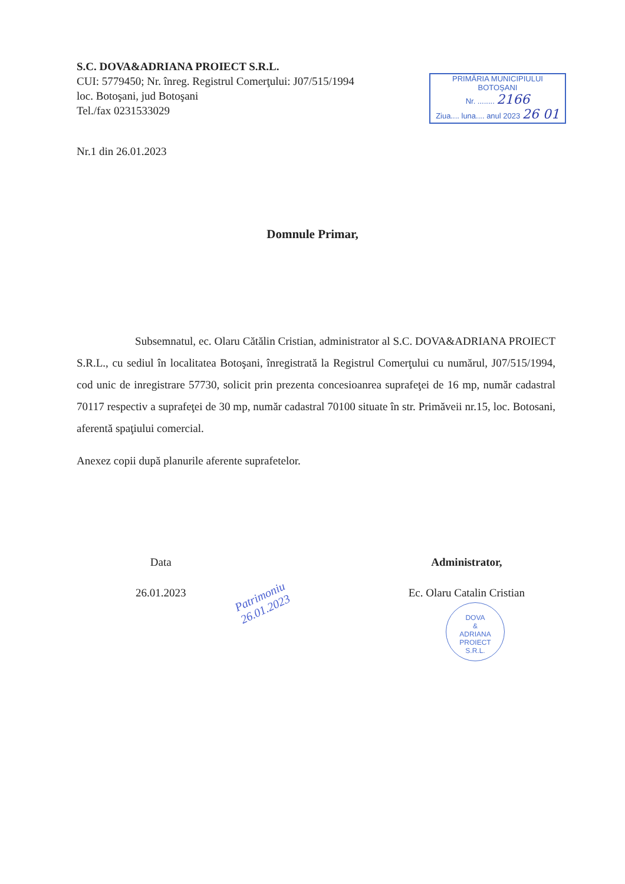S.C. DOVA&ADRIANA PROIECT S.R.L.
CUI: 5779450; Nr. înreg. Registrul Comerţului: J07/515/1994
loc. Botoşani, jud Botoşani
Tel./fax 0231533029
PRIMĂRIA MUNICIPIULUI
BOTOŞANI
Nr. ........ 2166
Ziua.... luna.... anul 2023 26 01
Nr.1 din 26.01.2023
Domnule Primar,
Subsemnatul, ec. Olaru Cătălin Cristian, administrator al S.C. DOVA&ADRIANA PROIECT S.R.L., cu sediul în localitatea Botoşani, înregistrată la Registrul Comerţului cu numărul, J07/515/1994, cod unic de inregistrare 57730, solicit prin prezenta concesioanrea suprafeţei de 16 mp, număr cadastral 70117 respectiv a suprafeţei de 30 mp, număr cadastral 70100 situate în str. Primăveii nr.15, loc. Botosani, aferentă spaţiului comercial.
Anexez copii după planurile aferente suprafetelor.
Data
26.01.2023
Administrator,
Ec. Olaru Catalin Cristian
Patrimoniu
26.01.2023
DOVA
&
ADRIANA
PROIECT
S.R.L.